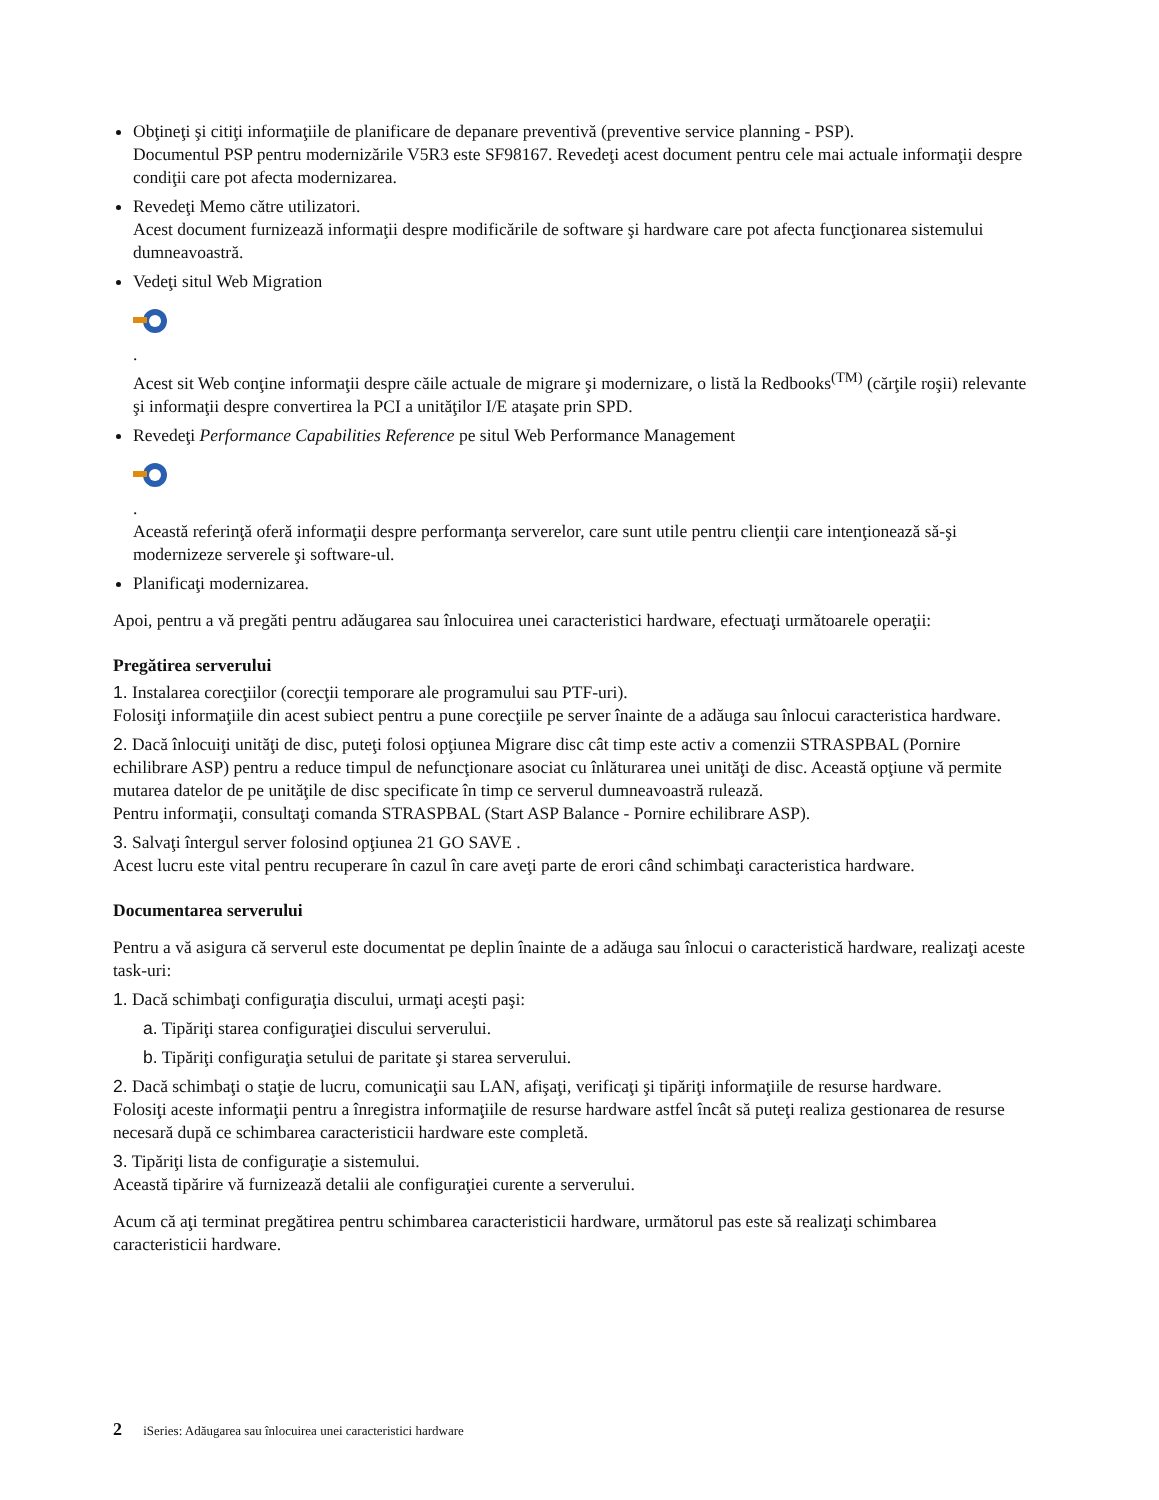Obţineţi şi citiţi informaţiile de planificare de depanare preventivă (preventive service planning - PSP).
Documentul PSP pentru modernizările V5R3 este SF98167. Revedeţi acest document pentru cele mai actuale informaţii despre condiţii care pot afecta modernizarea.
Revedeţi Memo către utilizatori.
Acest document furnizează informaţii despre modificările de software şi hardware care pot afecta funcţionarea sistemului dumneavoastră.
Vedeţi situl Web Migration .
Acest sit Web conţine informaţii despre căile actuale de migrare şi modernizare, o listă la Redbooks<sup>(TM)</sup> (cărţile roşii) relevante şi informaţii despre convertirea la PCI a unităţilor I/E ataşate prin SPD.
Revedeţi Performance Capabilities Reference pe situl Web Performance Management .
Această referinţă oferă informaţii despre performanţa serverelor, care sunt utile pentru clienţii care intenţionează să-şi modernizeze serverele şi software-ul.
Planificaţi modernizarea.
Apoi, pentru a vă pregăti pentru adăugarea sau înlocuirea unei caracteristici hardware, efectuaţi următoarele operaţii:
Pregătirea serverului
1. Instalarea corecţiilor (corecţii temporare ale programului sau PTF-uri).
Folosiţi informaţiile din acest subiect pentru a pune corecţiile pe server înainte de a adăuga sau înlocui caracteristica hardware.
2. Dacă înlocuiţi unităţi de disc, puteţi folosi opţiunea Migrare disc cât timp este activ a comenzii STRASPBAL (Pornire echilibrare ASP) pentru a reduce timpul de nefuncţionare asociat cu înlăturarea unei unităţi de disc. Această opţiune vă permite mutarea datelor de pe unităţile de disc specificate în timp ce serverul dumneavoastră rulează.
Pentru informaţii, consultaţi comanda STRASPBAL (Start ASP Balance - Pornire echilibrare ASP).
3. Salvaţi întergul server folosind opţiunea 21 GO SAVE .
Acest lucru este vital pentru recuperare în cazul în care aveţi parte de erori când schimbaţi caracteristica hardware.
Documentarea serverului
Pentru a vă asigura că serverul este documentat pe deplin înainte de a adăuga sau înlocui o caracteristică hardware, realizaţi aceste task-uri:
1. Dacă schimbaţi configuraţia discului, urmaţi aceşti paşi:
a. Tipăriţi starea configuraţiei discului serverului.
b. Tipăriţi configuraţia setului de paritate şi starea serverului.
2. Dacă schimbaţi o staţie de lucru, comunicaţii sau LAN, afişaţi, verificaţi şi tipăriţi informaţiile de resurse hardware.
Folosiţi aceste informaţii pentru a înregistra informaţiile de resurse hardware astfel încât să puteţi realiza gestionarea de resurse necesară după ce schimbarea caracteristicii hardware este completă.
3. Tipăriţi lista de configuraţie a sistemului.
Această tipărire vă furnizează detalii ale configuraţiei curente a serverului.
Acum că aţi terminat pregătirea pentru schimbarea caracteristicii hardware, următorul pas este să realizaţi schimbarea caracteristicii hardware.
2 iSeries: Adăugarea sau înlocuirea unei caracteristici hardware